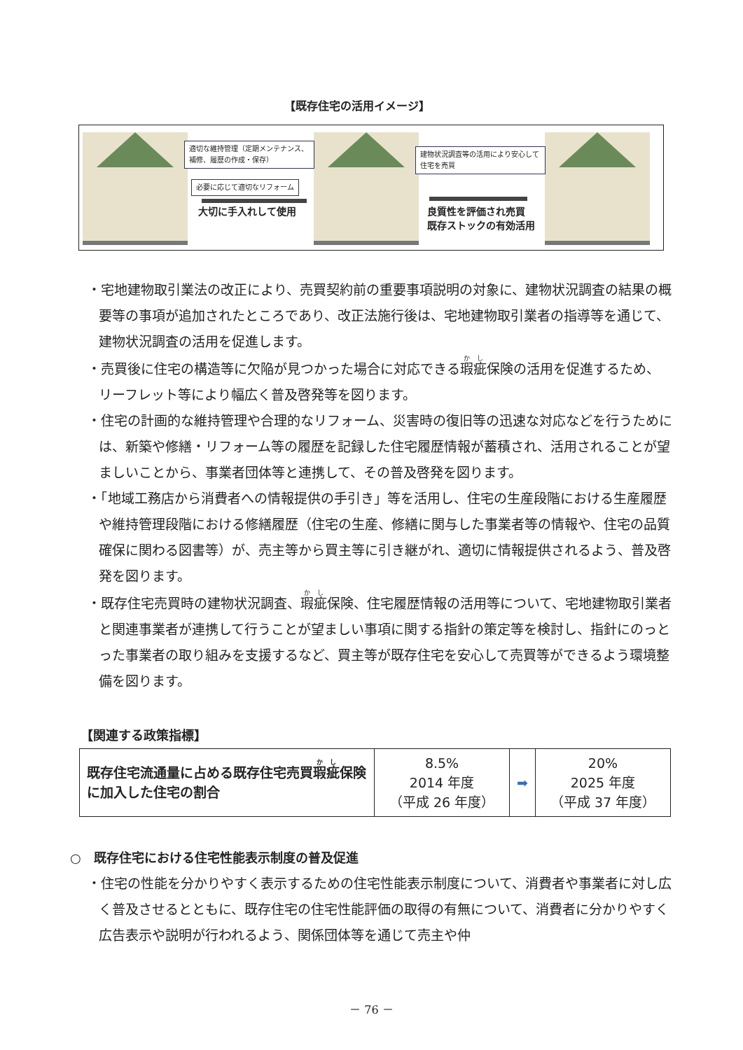【既存住宅の活用イメージ】
適切な維持管理（定期メンテナンス、補修、履歴の作成・保存）
必要に応じて適切なリフォーム
大切に手入れして使用
建物状況調査等の活用により安心して住宅を売買
良質性を評価され売買
既存ストックの有効活用
・宅地建物取引業法の改正により、売買契約前の重要事項説明の対象に、建物状況調査の結果の概要等の事項が追加されたところであり、改正法施行後は、宅地建物取引業者の指導等を通じて、建物状況調査の活用を促進します。
・売買後に住宅の構造等に欠陥が見つかった場合に対応できる瑕疵保険の活用を促進するため、リーフレット等により幅広く普及啓発等を図ります。
・住宅の計画的な維持管理や合理的なリフォーム、災害時の復旧等の迅速な対応などを行うためには、新築や修繕・リフォーム等の履歴を記録した住宅履歴情報が蓄積され、活用されることが望ましいことから、事業者団体等と連携して、その普及啓発を図ります。
・「地域工務店から消費者への情報提供の手引き」等を活用し、住宅の生産段階における生産履歴や維持管理段階における修繕履歴（住宅の生産、修繕に関与した事業者等の情報や、住宅の品質確保に関わる図書等）が、売主等から買主等に引き継がれ、適切に情報提供されるよう、普及啓発を図ります。
・既存住宅売買時の建物状況調査、瑕疵保険、住宅履歴情報の活用等について、宅地建物取引業者と関連事業者が連携して行うことが望ましい事項に関する指針の策定等を検討し、指針にのっとった事業者の取り組みを支援するなど、買主等が既存住宅を安心して売買等ができるよう環境整備を図ります。
【関連する政策指標】
| 既存住宅流通量に占める既存住宅売買 瑕疵 保険に加入した住宅の割合 | 8.5% 2014 年度 （平成 26 年度） | ➡ | 20% 2025 年度 （平成 37 年度） |
○　既存住宅における住宅性能表示制度の普及促進
・住宅の性能を分かりやすく表示するための住宅性能表示制度について、消費者や事業者に対し広く普及させるとともに、既存住宅の住宅性能評価の取得の有無について、消費者に分かりやすく広告表示や説明が行われるよう、関係団体等を通じて売主や仲
－ 76 －